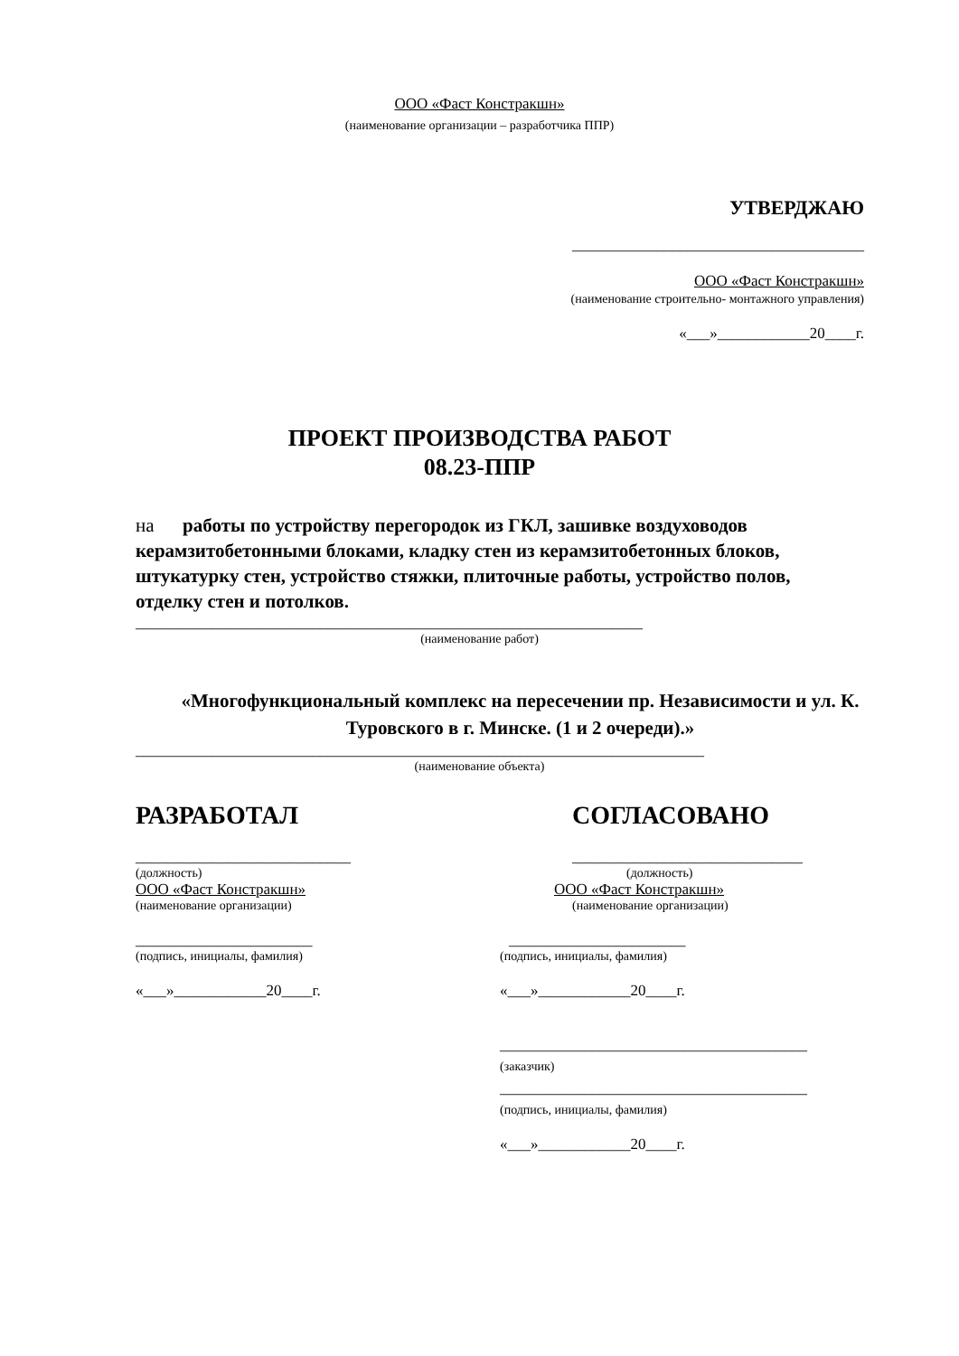ООО «Фаст Констракшн»
(наименование организации – разработчика ППР)
УТВЕРДЖАЮ
______________________________________
ООО «Фаст Констракшн»
(наименование строительно- монтажного управления)
«___»____________20____г.
ПРОЕКТ ПРОИЗВОДСТВА РАБОТ
08.23-ППР
на работы по устройству перегородок из ГКЛ, зашивке воздуховодов керамзитобетонными блоками, кладку стен из керамзитобетонных блоков, штукатурку стен, устройство стяжки, плиточные работы, устройство полов, отделку стен и потолков.
__________________________________________________________________
(наименование работ)
«Многофункциональный комплекс на пересечении пр. Независимости и ул. К. Туровского в г. Минске. (1 и 2 очереди).»
__________________________________________________________________________
(наименование объекта)
РАЗРАБОТАЛ
____________________________
(должность)
ООО «Фаст Констракшн»
(наименование организации)
_______________________
(подпись, инициалы, фамилия)
«___»____________20____г.
СОГЛАСОВАНО
______________________________
(должность)
ООО «Фаст Констракшн»
(наименование организации)
_______________________
(подпись, инициалы, фамилия)
«___»____________20____г.
________________________________________
(заказчик)
________________________________________
(подпись, инициалы, фамилия)
«___»____________20____г.